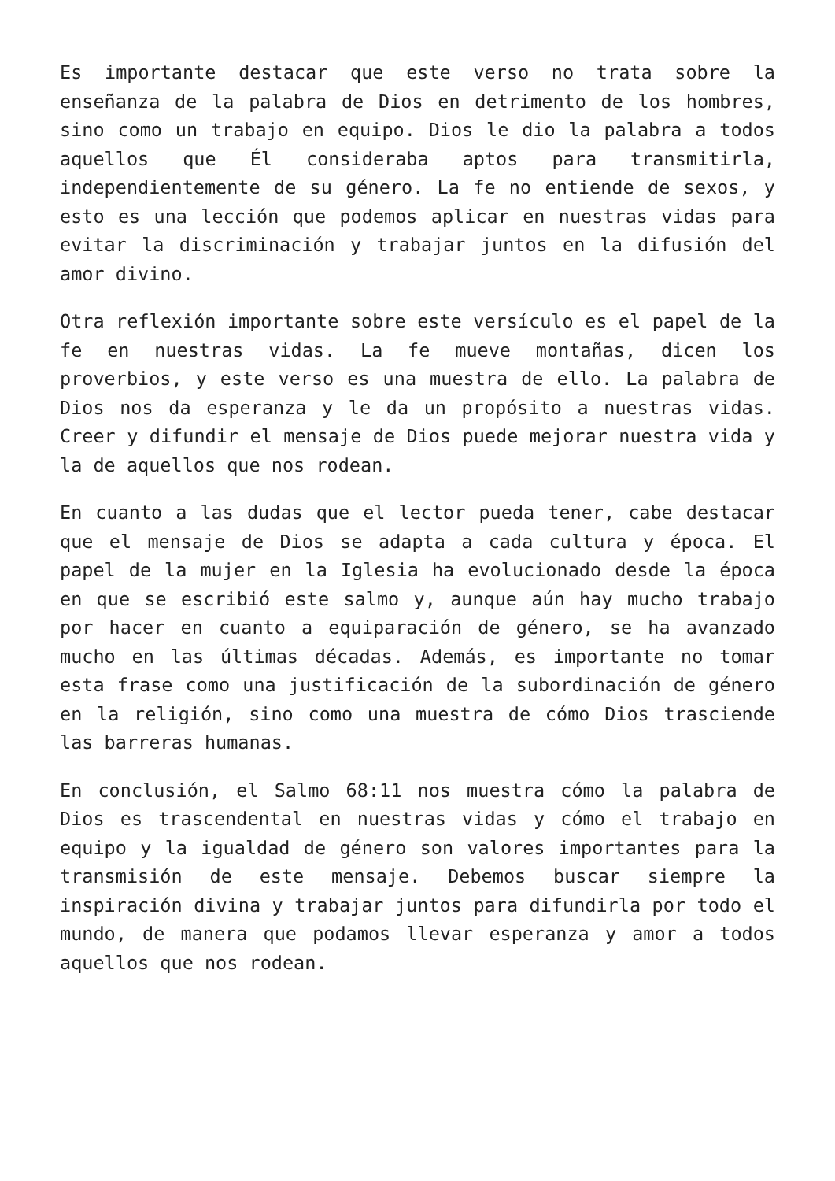Es importante destacar que este verso no trata sobre la enseñanza de la palabra de Dios en detrimento de los hombres, sino como un trabajo en equipo. Dios le dio la palabra a todos aquellos que Él consideraba aptos para transmitirla, independientemente de su género. La fe no entiende de sexos, y esto es una lección que podemos aplicar en nuestras vidas para evitar la discriminación y trabajar juntos en la difusión del amor divino.
Otra reflexión importante sobre este versículo es el papel de la fe en nuestras vidas. La fe mueve montañas, dicen los proverbios, y este verso es una muestra de ello. La palabra de Dios nos da esperanza y le da un propósito a nuestras vidas. Creer y difundir el mensaje de Dios puede mejorar nuestra vida y la de aquellos que nos rodean.
En cuanto a las dudas que el lector pueda tener, cabe destacar que el mensaje de Dios se adapta a cada cultura y época. El papel de la mujer en la Iglesia ha evolucionado desde la época en que se escribió este salmo y, aunque aún hay mucho trabajo por hacer en cuanto a equiparación de género, se ha avanzado mucho en las últimas décadas. Además, es importante no tomar esta frase como una justificación de la subordinación de género en la religión, sino como una muestra de cómo Dios trasciende las barreras humanas.
En conclusión, el Salmo 68:11 nos muestra cómo la palabra de Dios es trascendental en nuestras vidas y cómo el trabajo en equipo y la igualdad de género son valores importantes para la transmisión de este mensaje. Debemos buscar siempre la inspiración divina y trabajar juntos para difundirla por todo el mundo, de manera que podamos llevar esperanza y amor a todos aquellos que nos rodean.